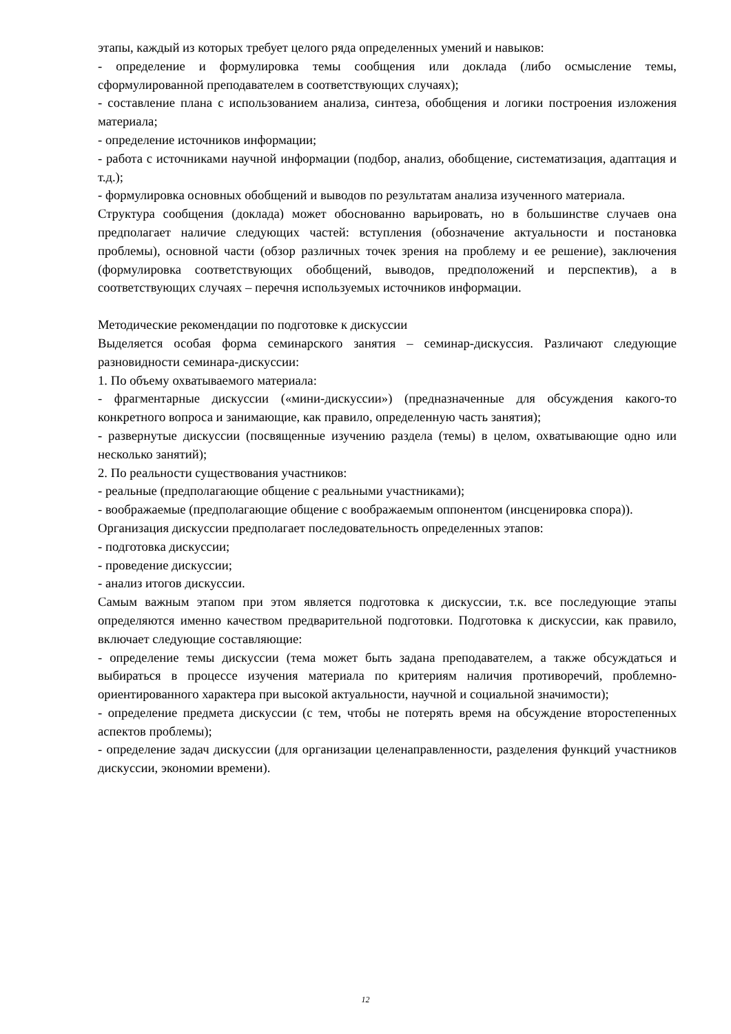этапы, каждый из которых требует целого ряда определенных умений и навыков:
- определение и формулировка темы сообщения или доклада (либо осмысление темы, сформулированной преподавателем в соответствующих случаях);
- составление плана с использованием анализа, синтеза, обобщения и логики построения изложения материала;
- определение источников информации;
- работа с источниками научной информации (подбор, анализ, обобщение, систематизация, адаптация и т.д.);
- формулировка основных обобщений и выводов по результатам анализа изученного материала.
Структура сообщения (доклада) может обоснованно варьировать, но в большинстве случаев она предполагает наличие следующих частей: вступления (обозначение актуальности и постановка проблемы), основной части (обзор различных точек зрения на проблему и ее решение), заключения (формулировка соответствующих обобщений, выводов, предположений и перспектив), а в соответствующих случаях – перечня используемых источников информации.
Методические рекомендации по подготовке к дискуссии
Выделяется особая форма семинарского занятия – семинар-дискуссия. Различают следующие разновидности семинара-дискуссии:
1. По объему охватываемого материала:
- фрагментарные дискуссии («мини-дискуссии») (предназначенные для обсуждения какого-то конкретного вопроса и занимающие, как правило, определенную часть занятия);
- развернутые дискуссии (посвященные изучению раздела (темы) в целом, охватывающие одно или несколько занятий);
2. По реальности существования участников:
- реальные (предполагающие общение с реальными участниками);
- воображаемые (предполагающие общение с воображаемым оппонентом (инсценировка спора)).
Организация дискуссии предполагает последовательность определенных этапов:
- подготовка дискуссии;
- проведение дискуссии;
- анализ итогов дискуссии.
Самым важным этапом при этом является подготовка к дискуссии, т.к. все последующие этапы определяются именно качеством предварительной подготовки. Подготовка к дискуссии, как правило, включает следующие составляющие:
- определение темы дискуссии (тема может быть задана преподавателем, а также обсуждаться и выбираться в процессе изучения материала по критериям наличия противоречий, проблемно-ориентированного характера при высокой актуальности, научной и социальной значимости);
- определение предмета дискуссии (с тем, чтобы не потерять время на обсуждение второстепенных аспектов проблемы);
- определение задач дискуссии (для организации целенаправленности, разделения функций участников дискуссии, экономии времени).
12